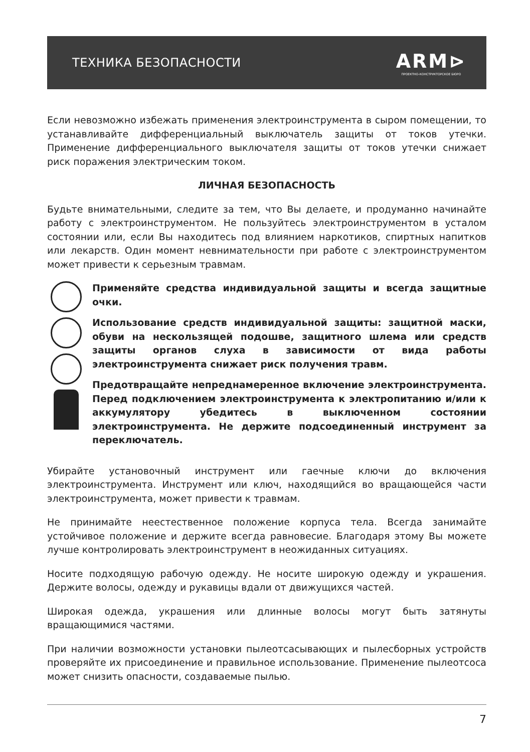ТЕХНИКА БЕЗОПАСНОСТИ
ARM⊳
ПРОЕКТНО-КОНСТРУКТОРСКОЕ БЮРО
Если невозможно избежать применения электроинструмента в сыром помещении, то устанавливайте дифференциальный выключатель защиты от токов утечки. Применение дифференциального выключателя защиты от токов утечки снижает риск поражения электрическим током.
ЛИЧНАЯ БЕЗОПАСНОСТЬ
Будьте внимательными, следите за тем, что Вы делаете, и продуманно начинайте работу с электроинструментом. Не пользуйтесь электроинструментом в усталом состоянии или, если Вы находитесь под влиянием наркотиков, спиртных напитков или лекарств. Один момент невнимательности при работе с электроинструментом может привести к серьезным травмам.
Применяйте средства индивидуальной защиты и всегда защитные очки.
Использование средств индивидуальной защиты: защитной маски, обуви на нескользящей подошве, защитного шлема или средств защиты органов слуха в зависимости от вида работы электроинструмента снижает риск получения травм.
Предотвращайте непреднамеренное включение электроинструмента. Перед подключением электроинструмента к электропитанию и/или к аккумулятору убедитесь в выключенном состоянии электроинструмента. Не держите подсоединенный инструмент за переключатель.
Убирайте установочный инструмент или гаечные ключи до включения электроинструмента. Инструмент или ключ, находящийся во вращающейся части электроинструмента, может привести к травмам.
Не принимайте неестественное положение корпуса тела. Всегда занимайте устойчивое положение и держите всегда равновесие. Благодаря этому Вы можете лучше контролировать электроинструмент в неожиданных ситуациях.
Носите подходящую рабочую одежду. Не носите широкую одежду и украшения. Держите волосы, одежду и рукавицы вдали от движущихся частей.
Широкая одежда, украшения или длинные волосы могут быть затянуты вращающимися частями.
При наличии возможности установки пылеотсасывающих и пылесборных устройств проверяйте их присоединение и правильное использование. Применение пылеотсоса может снизить опасности, создаваемые пылью.
7